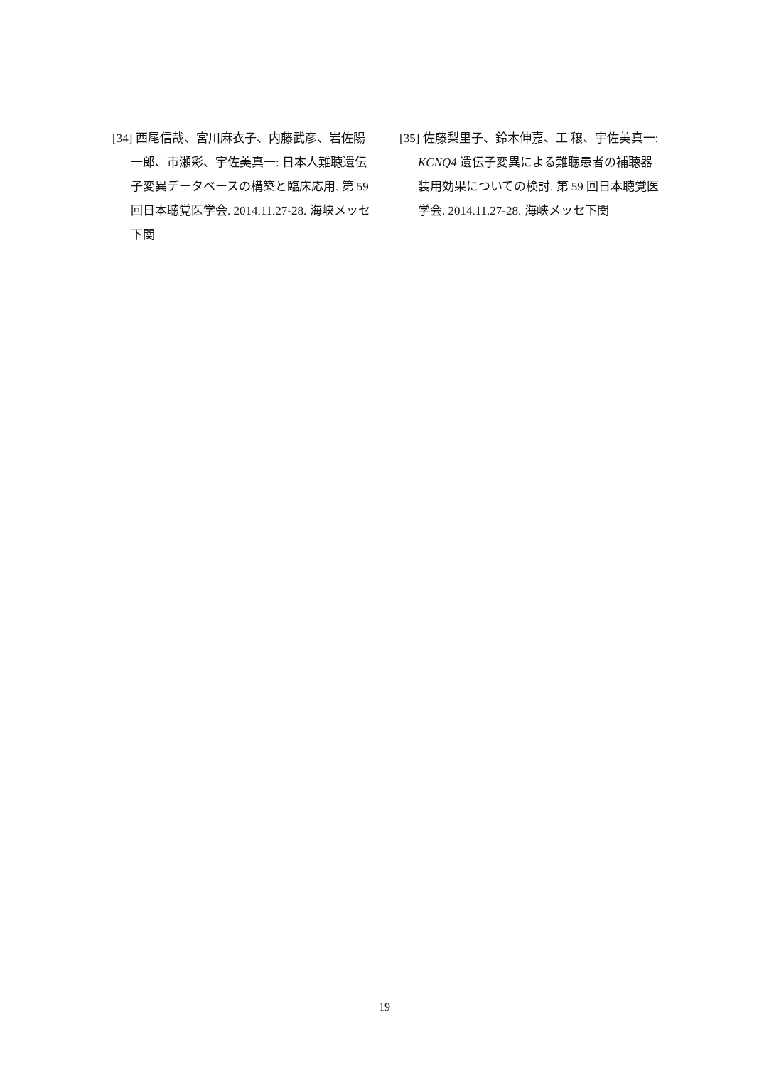[34] 西尾信哉、宮川麻衣子、内藤武彦、岩佐陽一郎、市瀬彩、宇佐美真一: 日本人難聴遺伝子変異データベースの構築と臨床応用. 第 59 回日本聴覚医学会. 2014.11.27-28. 海峡メッセ下関
[35] 佐藤梨里子、鈴木伸嘉、工 穣、宇佐美真一: KCNQ4 遺伝子変異による難聴患者の補聴器装用効果についての検討. 第 59 回日本聴覚医学会. 2014.11.27-28. 海峡メッセ下関
19